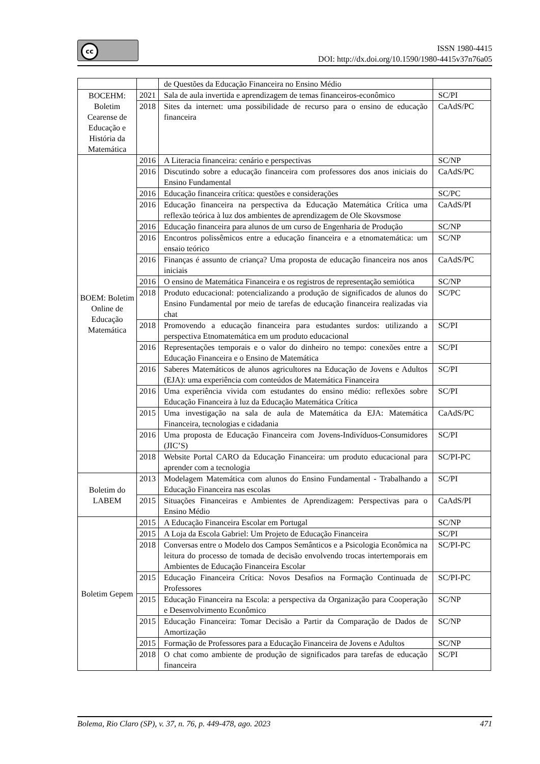cc
ISSN 1980-4415
DOI: http://dx.doi.org/10.1590/1980-4415v37n76a05
| | | de Questões da Educação Financeira no Ensino Médio | |
| BOCEHM: Boletim Cearense de Educação e História da Matemática | 2021 | Sala de aula invertida e aprendizagem de temas financeiros-econômico | SC/PI |
| | 2018 | Sites da internet: uma possibilidade de recurso para o ensino de educação financeira | CaAdS/PC |
| BOEM: Boletim Online de Educação Matemática | 2016 | A Literacia financeira: cenário e perspectivas | SC/NP |
| | 2016 | Discutindo sobre a educação financeira com professores dos anos iniciais do Ensino Fundamental | CaAdS/PC |
| | 2016 | Educação financeira crítica: questões e considerações | SC/PC |
| | 2016 | Educação financeira na perspectiva da Educação Matemática Crítica uma reflexão teórica à luz dos ambientes de aprendizagem de Ole Skovsmose | CaAdS/PI |
| | 2016 | Educação financeira para alunos de um curso de Engenharia de Produção | SC/NP |
| | 2016 | Encontros polissêmicos entre a educação financeira e a etnomatemática: um ensaio teórico | SC/NP |
| | 2016 | Finanças é assunto de criança? Uma proposta de educação financeira nos anos iniciais | CaAdS/PC |
| | 2016 | O ensino de Matemática Financeira e os registros de representação semiótica | SC/NP |
| | 2018 | Produto educacional: potencializando a produção de significados de alunos do Ensino Fundamental por meio de tarefas de educação financeira realizadas via chat | SC/PC |
| | 2018 | Promovendo a educação financeira para estudantes surdos: utilizando a perspectiva Etnomatemática em um produto educacional | SC/PI |
| | 2016 | Representações temporais e o valor do dinheiro no tempo: conexões entre a Educação Financeira e o Ensino de Matemática | SC/PI |
| | 2016 | Saberes Matemáticos de alunos agricultores na Educação de Jovens e Adultos (EJA): uma experiência com conteúdos de Matemática Financeira | SC/PI |
| | 2016 | Uma experiência vivida com estudantes do ensino médio: reflexões sobre Educação Financeira à luz da Educação Matemática Crítica | SC/PI |
| | 2015 | Uma investigação na sala de aula de Matemática da EJA: Matemática Financeira, tecnologias e cidadania | CaAdS/PC |
| | 2016 | Uma proposta de Educação Financeira com Jovens-Indivíduos-Consumidores (JIC’S) | SC/PI |
| | 2018 | Website Portal CARO da Educação Financeira: um produto educacional para aprender com a tecnologia | SC/PI-PC |
| Boletim do LABEM | 2013 | Modelagem Matemática com alunos do Ensino Fundamental - Trabalhando a Educação Financeira nas escolas | SC/PI |
| | 2015 | Situações Financeiras e Ambientes de Aprendizagem: Perspectivas para o Ensino Médio | CaAdS/PI |
| Boletim Gepem | 2015 | A Educação Financeira Escolar em Portugal | SC/NP |
| | 2015 | A Loja da Escola Gabriel: Um Projeto de Educação Financeira | SC/PI |
| | 2018 | Conversas entre o Modelo dos Campos Semânticos e a Psicologia Econômica na leitura do processo de tomada de decisão envolvendo trocas intertemporais em Ambientes de Educação Financeira Escolar | SC/PI-PC |
| | 2015 | Educação Financeira Crítica: Novos Desafios na Formação Continuada de Professores | SC/PI-PC |
| | 2015 | Educação Financeira na Escola: a perspectiva da Organização para Cooperação e Desenvolvimento Econômico | SC/NP |
| | 2015 | Educação Financeira: Tomar Decisão a Partir da Comparação de Dados de Amortização | SC/NP |
| | 2015 | Formação de Professores para a Educação Financeira de Jovens e Adultos | SC/NP |
| | 2018 | O chat como ambiente de produção de significados para tarefas de educação financeira | SC/PI |
Bolema, Rio Claro (SP), v. 37, n. 76, p. 449-478, ago. 2023 471